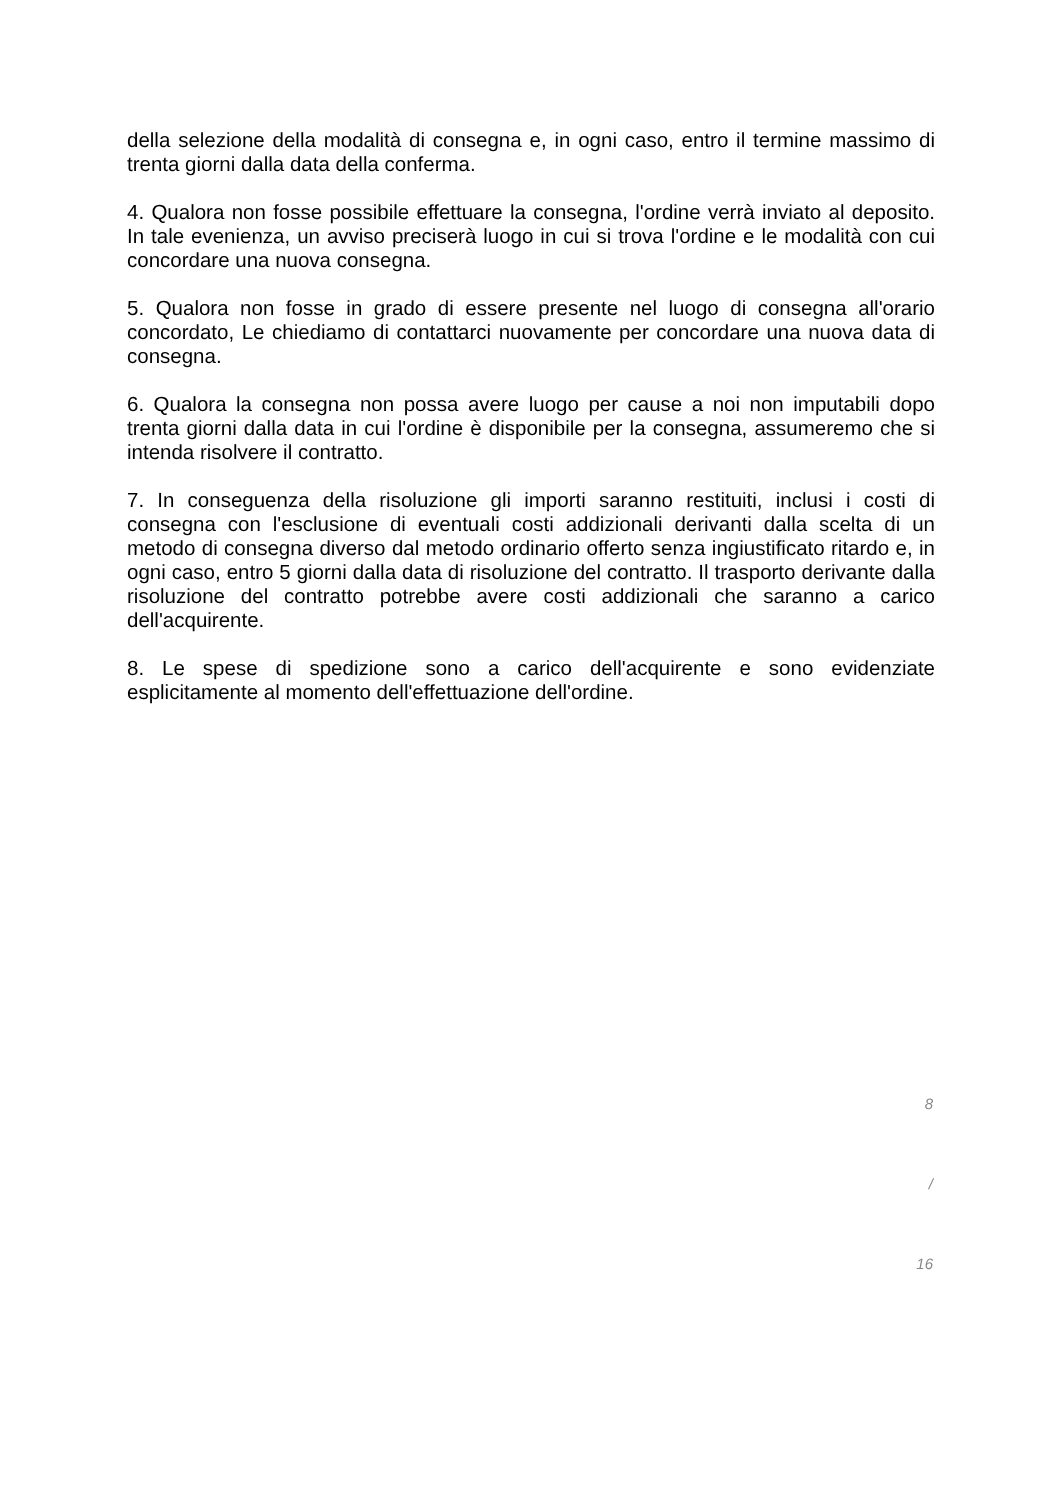della selezione della modalità di consegna e, in ogni caso, entro il termine massimo di trenta giorni dalla data della conferma.
4. Qualora non fosse possibile effettuare la consegna, l'ordine verrà inviato al deposito. In tale evenienza, un avviso preciserà luogo in cui si trova l'ordine e le modalità con cui concordare una nuova consegna.
5. Qualora non fosse in grado di essere presente nel luogo di consegna all'orario concordato, Le chiediamo di contattarci nuovamente per concordare una nuova data di consegna.
6. Qualora la consegna non possa avere luogo per cause a noi non imputabili dopo trenta giorni dalla data in cui l'ordine è disponibile per la consegna, assumeremo che si intenda risolvere il contratto.
7. In conseguenza della risoluzione gli importi saranno restituiti, inclusi i costi di consegna con l'esclusione di eventuali costi addizionali derivanti dalla scelta di un metodo di consegna diverso dal metodo ordinario offerto senza ingiustificato ritardo e, in ogni caso, entro 5 giorni dalla data di risoluzione del contratto. Il trasporto derivante dalla risoluzione del contratto potrebbe avere costi addizionali che saranno a carico dell'acquirente.
8. Le spese di spedizione sono a carico dell'acquirente e sono evidenziate esplicitamente al momento dell'effettuazione dell'ordine.
8
/
16